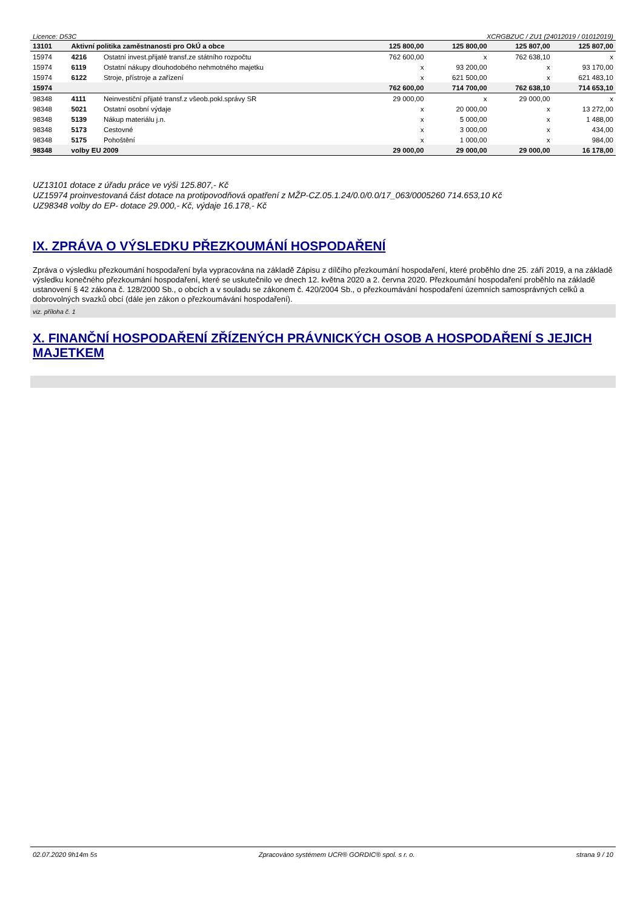Licence: D53C XCRGBZUC / ZU1 (24012019 / 01012019)
| 13101 | Aktivní politika zaměstnanosti pro OkÚ a obce | | 125 800,00 | 125 800,00 | 125 807,00 | 125 807,00 |
| 15974 | 4216 | Ostatní invest.přijaté transf.ze státního rozpočtu | 762 600,00 | x | 762 638,10 | x |
| 15974 | 6119 | Ostatní nákupy dlouhodobého nehmotného majetku | x | 93 200,00 | x | 93 170,00 |
| 15974 | 6122 | Stroje, přístroje a zařízení | x | 621 500,00 | x | 621 483,10 |
| 15974 | | | 762 600,00 | 714 700,00 | 762 638,10 | 714 653,10 |
| 98348 | 4111 | Neinvestiční přijaté transf.z všeob.pokl.správy SR | 29 000,00 | x | 29 000,00 | x |
| 98348 | 5021 | Ostatní osobní výdaje | x | 20 000,00 | x | 13 272,00 |
| 98348 | 5139 | Nákup materiálu j.n. | x | 5 000,00 | x | 1 488,00 |
| 98348 | 5173 | Cestovné | x | 3 000,00 | x | 434,00 |
| 98348 | 5175 | Pohoštění | x | 1 000,00 | x | 984,00 |
| 98348 | volby EU 2009 | | 29 000,00 | 29 000,00 | 29 000,00 | 16 178,00 |
UZ13101 dotace z úřadu práce ve výši 125.807,- Kč
UZ15974 proinvestovaná část dotace na protipovodňová opatření z MŽP-CZ.05.1.24/0.0/0.0/17_063/0005260 714.653,10 Kč
UZ98348 volby do EP- dotace 29.000,- Kč, výdaje 16.178,- Kč
IX. ZPRÁVA O VÝSLEDKU PŘEZKOUMÁNÍ HOSPODAŘENÍ
Zpráva o výsledku přezkoumání hospodaření byla vypracována na základě Zápisu z dílčího přezkoumání hospodaření, které proběhlo dne 25. září 2019, a na základě výsledku konečného přezkoumání hospodaření, které se uskutečnilo ve dnech 12. května 2020 a 2. června 2020. Přezkoumání hospodaření proběhlo na základě ustanovení § 42 zákona č. 128/2000 Sb., o obcích a v souladu se zákonem č. 420/2004 Sb., o přezkoumávání hospodaření územních samosprávných celků a dobrovolných svazků obcí (dále jen zákon o přezkoumávání hospodaření).
viz. příloha č. 1
X. FINANČNÍ HOSPODAŘENÍ ZŘÍZENÝCH PRÁVNICKÝCH OSOB A HOSPODAŘENÍ S JEJICH MAJETKEM
02.07.2020 9h14m 5s Zpracováno systémem UCR® GORDIC® spol. s r. o. strana 9 / 10